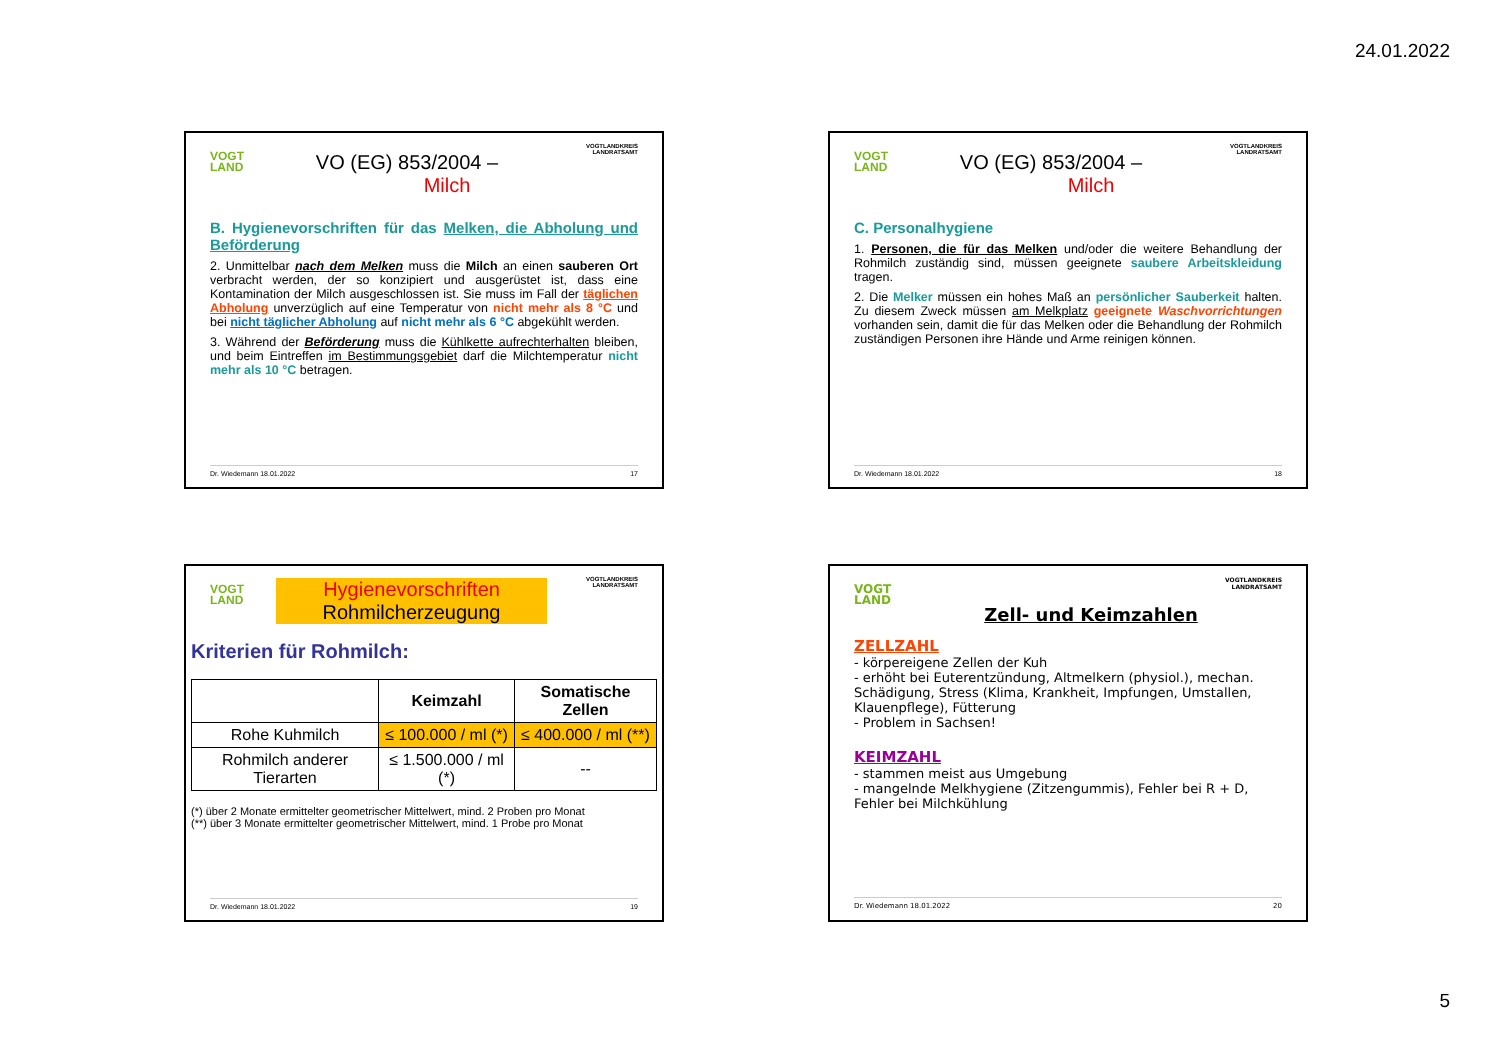24.01.2022
VOGT
LAND
VOGTLANDKREIS
LANDRATSAMT
VO (EG) 853/2004 –
Milch
B. Hygienevorschriften für das Melken, die Abholung und Beförderung
2. Unmittelbar nach dem Melken muss die Milch an einen sauberen Ort verbracht werden, der so konzipiert und ausgerüstet ist, dass eine Kontamination der Milch ausgeschlossen ist. Sie muss im Fall der täglichen Abholung unverzüglich auf eine Temperatur von nicht mehr als 8 °C und bei nicht täglicher Abholung auf nicht mehr als 6 °C abgekühlt werden.
3. Während der Beförderung muss die Kühlkette aufrechterhalten bleiben, und beim Eintreffen im Bestimmungsgebiet darf die Milchtemperatur nicht mehr als 10 °C betragen.
Dr. Wiedemann 18.01.2022 17
VOGT
LAND
VOGTLANDKREIS
LANDRATSAMT
VO (EG) 853/2004 –
Milch
C. Personalhygiene
1. Personen, die für das Melken und/oder die weitere Behandlung der Rohmilch zuständig sind, müssen geeignete saubere Arbeitskleidung tragen.
2. Die Melker müssen ein hohes Maß an persönlicher Sauberkeit halten. Zu diesem Zweck müssen am Melkplatz geeignete Waschvorrichtungen vorhanden sein, damit die für das Melken oder die Behandlung der Rohmilch zuständigen Personen ihre Hände und Arme reinigen können.
Dr. Wiedemann 18.01.2022 18
VOGT
LAND
VOGTLANDKREIS
LANDRATSAMT
Hygienevorschriften
Rohmilcherzeugung
Kriterien für Rohmilch:
| | Keimzahl | Somatische Zellen |
| --- | --- | --- |
| Rohe Kuhmilch | ≤ 100.000 / ml (*) | ≤ 400.000 / ml (**) |
| Rohmilch anderer Tierarten | ≤ 1.500.000 / ml (*) | -- |
(*) über 2 Monate ermittelter geometrischer Mittelwert, mind. 2 Proben pro Monat
(**) über 3 Monate ermittelter geometrischer Mittelwert, mind. 1 Probe pro Monat
Dr. Wiedemann 18.01.2022 19
VOGT
LAND
VOGTLANDKREIS
LANDRATSAMT
Zell- und Keimzahlen
ZELLZAHL
- körpereigene Zellen der Kuh
- erhöht bei Euterentzündung, Altmelkern (physiol.), mechan. Schädigung, Stress (Klima, Krankheit, Impfungen, Umstallen, Klauenpflege), Fütterung
- Problem in Sachsen!
KEIMZAHL
- stammen meist aus Umgebung
- mangelnde Melkhygiene (Zitzengummis), Fehler bei R + D, Fehler bei Milchkühlung
Dr. Wiedemann 18.01.2022 20
5